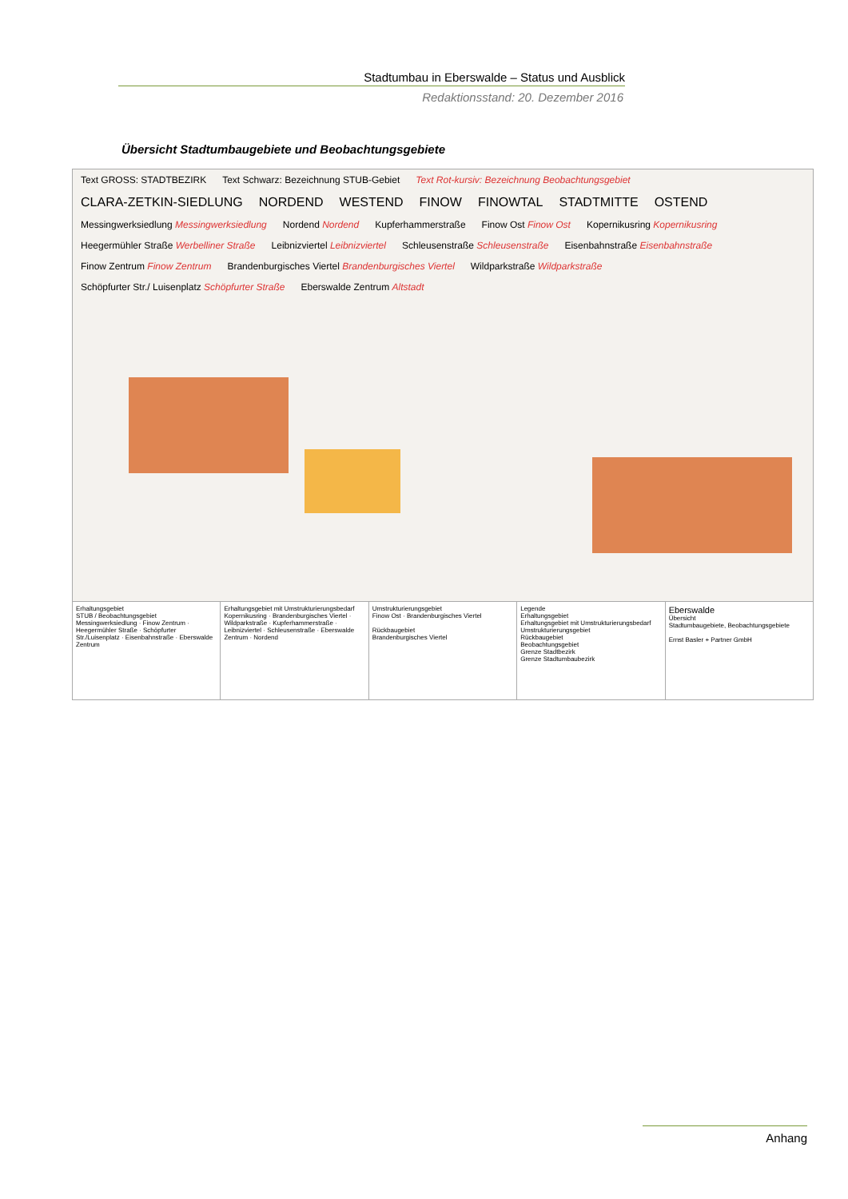Stadtumbau in Eberswalde – Status und Ausblick
Redaktionsstand: 20. Dezember 2016
Übersicht Stadtumbaugebiete und Beobachtungsgebiete
Text GROSS: STADTBEZIRK Text Schwarz: Bezeichnung STUB-Gebiet Text Rot-kursiv: Bezeichnung Beobachtungsgebiet
CLARA-ZETKIN-SIEDLUNG NORDEND WESTEND FINOW FINOWTAL STADTMITTE OSTEND
Messingwerksiedlung Messingwerksiedlung Nordend Nordend Kupferhammerstraße Finow Ost Finow Ost Kopernikusring Kopernikusring Heegermühler Straße Werbelliner Straße Leibnizviertel Leibnizviertel Schleusenstraße Schleusenstraße Eisenbahnstraße Eisenbahnstraße Finow Zentrum Finow Zentrum Brandenburgisches Viertel Brandenburgisches Viertel Wildparkstraße Wildparkstraße Schöpfurter Str./ Luisenplatz Schöpfurter Straße Eberswalde Zentrum Altstadt
Erhaltungsgebiet
STUB / Beobachtungsgebiet
Messingwerksiedlung · Finow Zentrum · Heegermühler Straße · Schöpfurter Str./Luisenplatz · Eisenbahnstraße · Eberswalde Zentrum
Erhaltungsgebiet mit Umstrukturierungsbedarf
Kopernikusring · Brandenburgisches Viertel · Wildparkstraße · Kupferhammerstraße · Leibnizviertel · Schleusenstraße · Eberswalde Zentrum · Nordend
Umstrukturierungsgebiet
Finow Ost · Brandenburgisches Viertel
Rückbaugebiet
Brandenburgisches Viertel
Legende
Erhaltungsgebiet
Erhaltungsgebiet mit Umstrukturierungsbedarf
Umstrukturierungsgebiet
Rückbaugebiet
Beobachtungsgebiet
Grenze Stadtbezirk
Grenze Stadtumbaubezirk
Eberswalde
Übersicht
Stadtumbaugebiete, Beobachtungsgebiete
Ernst Basler + Partner GmbH
Anhang